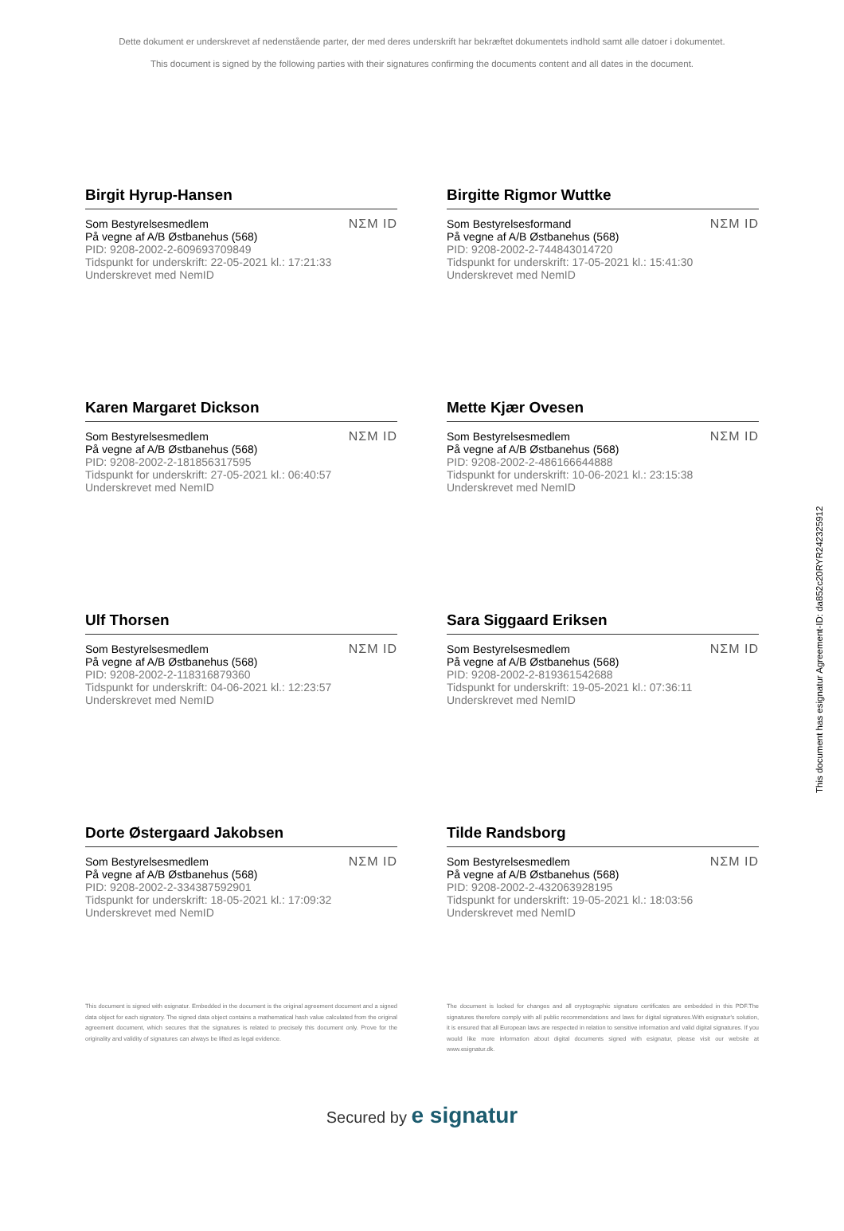Dette dokument er underskrevet af nedenstående parter, der med deres underskrift har bekræftet dokumentets indhold samt alle datoer i dokumentet.
This document is signed by the following parties with their signatures confirming the documents content and all dates in the document.
Birgit Hyrup-Hansen
Som Bestyrelsesmedlem
På vegne af A/B Østbanehus (568)
PID: 9208-2002-2-609693709849
Tidspunkt for underskrift: 22-05-2021 kl.: 17:21:33
Underskrevet med NemID
NΣM ID
Birgitte Rigmor Wuttke
Som Bestyrelsesformand
På vegne af A/B Østbanehus (568)
PID: 9208-2002-2-744843014720
Tidspunkt for underskrift: 17-05-2021 kl.: 15:41:30
Underskrevet med NemID
NΣM ID
Karen Margaret Dickson
Som Bestyrelsesmedlem
På vegne af A/B Østbanehus (568)
PID: 9208-2002-2-181856317595
Tidspunkt for underskrift: 27-05-2021 kl.: 06:40:57
Underskrevet med NemID
NΣM ID
Mette Kjær Ovesen
Som Bestyrelsesmedlem
På vegne af A/B Østbanehus (568)
PID: 9208-2002-2-486166644888
Tidspunkt for underskrift: 10-06-2021 kl.: 23:15:38
Underskrevet med NemID
NΣM ID
Ulf Thorsen
Som Bestyrelsesmedlem
På vegne af A/B Østbanehus (568)
PID: 9208-2002-2-118316879360
Tidspunkt for underskrift: 04-06-2021 kl.: 12:23:57
Underskrevet med NemID
NΣM ID
Sara Siggaard Eriksen
Som Bestyrelsesmedlem
På vegne af A/B Østbanehus (568)
PID: 9208-2002-2-819361542688
Tidspunkt for underskrift: 19-05-2021 kl.: 07:36:11
Underskrevet med NemID
NΣM ID
Dorte Østergaard Jakobsen
Som Bestyrelsesmedlem
På vegne af A/B Østbanehus (568)
PID: 9208-2002-2-334387592901
Tidspunkt for underskrift: 18-05-2021 kl.: 17:09:32
Underskrevet med NemID
NΣM ID
Tilde Randsborg
Som Bestyrelsesmedlem
På vegne af A/B Østbanehus (568)
PID: 9208-2002-2-432063928195
Tidspunkt for underskrift: 19-05-2021 kl.: 18:03:56
Underskrevet med NemID
NΣM ID
This document is signed with esignatur. Embedded in the document is the original agreement document and a signed data object for each signatory. The signed data object contains a mathematical hash value calculated from the original agreement document, which secures that the signatures is related to precisely this document only. Prove for the originality and validity of signatures can always be lifted as legal evidence.
The document is locked for changes and all cryptographic signature certificates are embedded in this PDF.The signatures therefore comply with all public recommendations and laws for digital signatures.With esignatur's solution, it is ensured that all European laws are respected in relation to sensitive information and valid digital signatures. If you would like more information about digital documents signed with esignatur, please visit our website at www.esignatur.dk.
Secured by e signatur
This document has esignatur Agreement-ID: da852c20RYR242325912